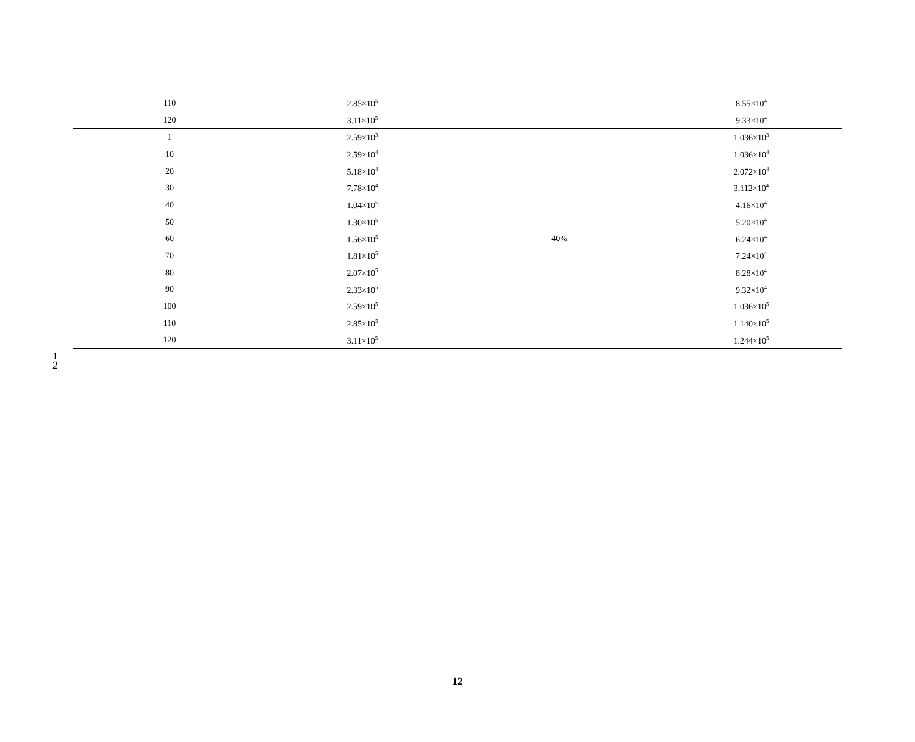| 110 | 2.85×10<sup>5</sup> | | 8.55×10<sup>4</sup> |
| 120 | 3.11×10<sup>5</sup> | | 9.33×10<sup>4</sup> |
| 1 | 2.59×10<sup>3</sup> | | 1.036×10<sup>3</sup> |
| 10 | 2.59×10<sup>4</sup> | | 1.036×10<sup>4</sup> |
| 20 | 5.18×10<sup>4</sup> | | 2.072×10<sup>4</sup> |
| 30 | 7.78×10<sup>4</sup> | | 3.112×10<sup>4</sup> |
| 40 | 1.04×10<sup>5</sup> | | 4.16×10<sup>4</sup> |
| 50 | 1.30×10<sup>5</sup> | | 5.20×10<sup>4</sup> |
| 60 | 1.56×10<sup>5</sup> | 40% | 6.24×10<sup>4</sup> |
| 70 | 1.81×10<sup>5</sup> | | 7.24×10<sup>4</sup> |
| 80 | 2.07×10<sup>5</sup> | | 8.28×10<sup>4</sup> |
| 90 | 2.33×10<sup>5</sup> | | 9.32×10<sup>4</sup> |
| 100 | 2.59×10<sup>5</sup> | | 1.036×10<sup>5</sup> |
| 110 | 2.85×10<sup>5</sup> | | 1.140×10<sup>5</sup> |
| 120 | 3.11×10<sup>5</sup> | | 1.244×10<sup>5</sup> |
1
2
12